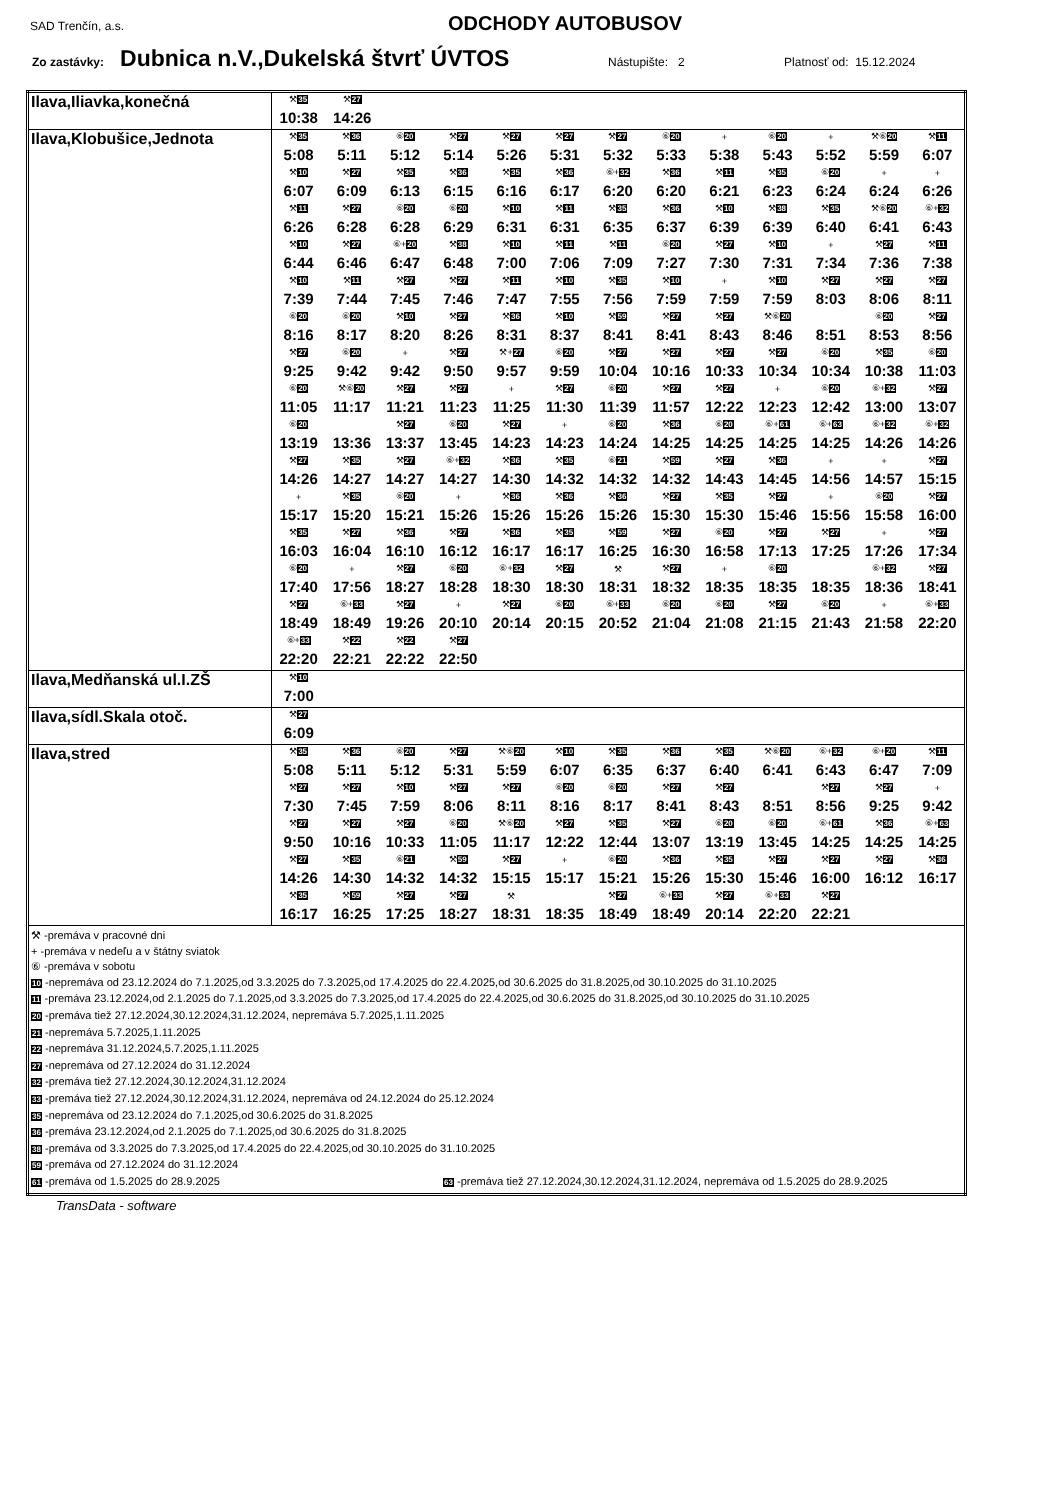SAD Trenčín, a.s. ODCHODY AUTOBUSOV
Zo zastávky: Dubnica n.V.,Dukelská štvrť ÚVTOS Nástupište: 2 Platnosť od: 15.12.2024
| Ilava,Iliavka,konečná | / ⚒ 35 / ⚒ 27 / / 10:38 / 14:26 / |
| Ilava,Klobušice,Jednota | / ⚒ 35 / ⚒ 36 / ⑥ 20 / ⚒ 27 / ⚒ 27 / ⚒ 27 / ⚒ 27 / ⑥ 20 / + / ⑥ 20 / + / ⚒⑥ 20 / ⚒ 11 / / 5:08 / 5:11 / 5:12 / 5:14 / 5:26 / 5:31 / 5:32 / 5:33 / 5:38 / 5:43 / 5:52 / 5:59 / 6:07 / / ⚒ 10 / ⚒ 27 / ⚒ 35 / ⚒ 36 / ⚒ 35 / ⚒ 36 / ⑥+ 32 / ⚒ 36 / ⚒ 11 / ⚒ 35 / ⑥ 20 / + / + / / 6:07 / 6:09 / 6:13 / 6:15 / 6:16 / 6:17 / 6:20 / 6:20 / 6:21 / 6:23 / 6:24 / 6:24 / 6:26 / / ⚒ 11 / ⚒ 27 / ⑥ 20 / ⑥ 20 / ⚒ 10 / ⚒ 11 / ⚒ 35 / ⚒ 36 / ⚒ 10 / ⚒ 38 / ⚒ 35 / ⚒⑥ 20 / ⑥+ 32 / / 6:26 / 6:28 / 6:28 / 6:29 / 6:31 / 6:31 / 6:35 / 6:37 / 6:39 / 6:39 / 6:40 / 6:41 / 6:43 / / ⚒ 10 / ⚒ 27 / ⑥+ 20 / ⚒ 38 / ⚒ 10 / ⚒ 11 / ⚒ 11 / ⑥ 20 / ⚒ 27 / ⚒ 10 / + / ⚒ 27 / ⚒ 11 / / 6:44 / 6:46 / 6:47 / 6:48 / 7:00 / 7:06 / 7:09 / 7:27 / 7:30 / 7:31 / 7:34 / 7:36 / 7:38 / / ⚒ 10 / ⚒ 11 / ⚒ 27 / ⚒ 27 / ⚒ 11 / ⚒ 10 / ⚒ 35 / ⚒ 10 / + / ⚒ 10 / ⚒ 27 / ⚒ 27 / ⚒ 27 / / 7:39 / 7:44 / 7:45 / 7:46 / 7:47 / 7:55 / 7:56 / 7:59 / 7:59 / 7:59 / 8:03 / 8:06 / 8:11 / / ⑥ 20 / ⑥ 20 / ⚒ 10 / ⚒ 27 / ⚒ 36 / ⚒ 10 / ⚒ 59 / ⚒ 27 / ⚒ 27 / ⚒⑥ 20 / / ⑥ 20 / ⚒ 27 / / 8:16 / 8:17 / 8:20 / 8:26 / 8:31 / 8:37 / 8:41 / 8:41 / 8:43 / 8:46 / 8:51 / 8:53 / 8:56 / / ⚒ 27 / ⑥ 20 / + / ⚒ 27 / ⚒+ 27 / ⑥ 20 / ⚒ 27 / ⚒ 27 / ⚒ 27 / ⚒ 27 / ⑥ 20 / ⚒ 35 / ⑥ 20 / / 9:25 / 9:42 / 9:42 / 9:50 / 9:57 / 9:59 / 10:04 / 10:16 / 10:33 / 10:34 / 10:34 / 10:38 / 11:03 / / ⑥ 20 / ⚒⑥ 20 / ⚒ 27 / ⚒ 27 / + / ⚒ 27 / ⑥ 20 / ⚒ 27 / ⚒ 27 / + / ⑥ 20 / ⑥+ 32 / ⚒ 27 / / 11:05 / 11:17 / 11:21 / 11:23 / 11:25 / 11:30 / 11:39 / 11:57 / 12:22 / 12:23 / 12:42 / 13:00 / 13:07 / / ⑥ 20 / / ⚒ 27 / ⑥ 20 / ⚒ 27 / + / ⑥ 20 / ⚒ 36 / ⑥ 20 / ⑥+ 61 / ⑥+ 63 / ⑥+ 32 / ⑥+ 32 / / 13:19 / 13:36 / 13:37 / 13:45 / 14:23 / 14:23 / 14:24 / 14:25 / 14:25 / 14:25 / 14:25 / 14:26 / 14:26 / / ⚒ 27 / ⚒ 35 / ⚒ 27 / ⑥+ 32 / ⚒ 36 / ⚒ 35 / ⑥ 21 / ⚒ 59 / ⚒ 27 / ⚒ 36 / + / + / ⚒ 27 / / 14:26 / 14:27 / 14:27 / 14:27 / 14:30 / 14:32 / 14:32 / 14:32 / 14:43 / 14:45 / 14:56 / 14:57 / 15:15 / / + / ⚒ 35 / ⑥ 20 / + / ⚒ 36 / ⚒ 36 / ⚒ 36 / ⚒ 27 / ⚒ 35 / ⚒ 27 / + / ⑥ 20 / ⚒ 27 / / 15:17 / 15:20 / 15:21 / 15:26 / 15:26 / 15:26 / 15:26 / 15:30 / 15:30 / 15:46 / 15:56 / 15:58 / 16:00 / / ⚒ 35 / ⚒ 27 / ⚒ 36 / ⚒ 27 / ⚒ 36 / ⚒ 35 / ⚒ 59 / ⚒ 27 / ⑥ 20 / ⚒ 27 / ⚒ 27 / + / ⚒ 27 / / 16:03 / 16:04 / 16:10 / 16:12 / 16:17 / 16:17 / 16:25 / 16:30 / 16:58 / 17:13 / 17:25 / 17:26 / 17:34 / / ⑥ 20 / + / ⚒ 27 / ⑥ 20 / ⑥+ 32 / ⚒ 27 / ⚒ / ⚒ 27 / + / ⑥ 20 / / ⑥+ 32 / ⚒ 27 / / 17:40 / 17:56 / 18:27 / 18:28 / 18:30 / 18:30 / 18:31 / 18:32 / 18:35 / 18:35 / 18:35 / 18:36 / 18:41 / / ⚒ 27 / ⑥+ 33 / ⚒ 27 / + / ⚒ 27 / ⑥ 20 / ⑥+ 33 / ⑥ 20 / ⑥ 20 / ⚒ 27 / ⑥ 20 / + / ⑥+ 33 / / 18:49 / 18:49 / 19:26 / 20:10 / 20:14 / 20:15 / 20:52 / 21:04 / 21:08 / 21:15 / 21:43 / 21:58 / 22:20 / / ⑥+ 33 / ⚒ 22 / ⚒ 22 / ⚒ 27 / / / / / / / / / / / 22:20 / 22:21 / 22:22 / 22:50 / / / / / / / / / / |
| Ilava,Medňanská ul.I.ZŠ | / ⚒ 10 / / 7:00 / |
| Ilava,sídl.Skala otoč. | / ⚒ 27 / / 6:09 / |
| Ilava,stred | / ⚒ 35 / ⚒ 36 / ⑥ 20 / ⚒ 27 / ⚒⑥ 20 / ⚒ 10 / ⚒ 35 / ⚒ 36 / ⚒ 35 / ⚒⑥ 20 / ⑥+ 32 / ⑥+ 20 / ⚒ 11 / / 5:08 / 5:11 / 5:12 / 5:31 / 5:59 / 6:07 / 6:35 / 6:37 / 6:40 / 6:41 / 6:43 / 6:47 / 7:09 / / ⚒ 27 / ⚒ 27 / ⚒ 10 / ⚒ 27 / ⚒ 27 / ⑥ 20 / ⑥ 20 / ⚒ 27 / ⚒ 27 / / ⚒ 27 / ⚒ 27 / + / / 7:30 / 7:45 / 7:59 / 8:06 / 8:11 / 8:16 / 8:17 / 8:41 / 8:43 / 8:51 / 8:56 / 9:25 / 9:42 / / ⚒ 27 / ⚒ 27 / ⚒ 27 / ⑥ 20 / ⚒⑥ 20 / ⚒ 27 / ⚒ 35 / ⚒ 27 / ⑥ 20 / ⑥ 20 / ⑥+ 61 / ⚒ 36 / ⑥+ 63 / / 9:50 / 10:16 / 10:33 / 11:05 / 11:17 / 12:22 / 12:44 / 13:07 / 13:19 / 13:45 / 14:25 / 14:25 / 14:25 / / ⚒ 27 / ⚒ 35 / ⑥ 21 / ⚒ 59 / ⚒ 27 / + / ⑥ 20 / ⚒ 36 / ⚒ 35 / ⚒ 27 / ⚒ 27 / ⚒ 27 / ⚒ 36 / / 14:26 / 14:30 / 14:32 / 14:32 / 15:15 / 15:17 / 15:21 / 15:26 / 15:30 / 15:46 / 16:00 / 16:12 / 16:17 / / ⚒ 35 / ⚒ 59 / ⚒ 27 / ⚒ 27 / ⚒ / / ⚒ 27 / ⑥+ 33 / ⚒ 27 / ⑥+ 33 / ⚒ 27 / / / / 16:17 / 16:25 / 17:25 / 18:27 / 18:31 / 18:35 / 18:49 / 18:49 / 20:14 / 22:20 / 22:21 / / / |
| ⚒ -premáva v pracovné dni + -premáva v nedeľu a v štátny sviatok ⑥ -premáva v sobotu 10 -nepremáva od 23.12.2024 do 7.1.2025,od 3.3.2025 do 7.3.2025,od 17.4.2025 do 22.4.2025,od 30.6.2025 do 31.8.2025,od 30.10.2025 do 31.10.2025 11 -premáva 23.12.2024,od 2.1.2025 do 7.1.2025,od 3.3.2025 do 7.3.2025,od 17.4.2025 do 22.4.2025,od 30.6.2025 do 31.8.2025,od 30.10.2025 do 31.10.2025 20 -premáva tiež 27.12.2024,30.12.2024,31.12.2024, nepremáva 5.7.2025,1.11.2025 21 -nepremáva 5.7.2025,1.11.2025 22 -nepremáva 31.12.2024,5.7.2025,1.11.2025 27 -nepremáva od 27.12.2024 do 31.12.2024 32 -premáva tiež 27.12.2024,30.12.2024,31.12.2024 33 -premáva tiež 27.12.2024,30.12.2024,31.12.2024, nepremáva od 24.12.2024 do 25.12.2024 35 -nepremáva od 23.12.2024 do 7.1.2025,od 30.6.2025 do 31.8.2025 36 -premáva 23.12.2024,od 2.1.2025 do 7.1.2025,od 30.6.2025 do 31.8.2025 38 -premáva od 3.3.2025 do 7.3.2025,od 17.4.2025 do 22.4.2025,od 30.10.2025 do 31.10.2025 59 -premáva od 27.12.2024 do 31.12.2024 61 -premáva od 1.5.2025 do 28.9.2025 63 -premáva tiež 27.12.2024,30.12.2024,31.12.2024, nepremáva od 1.5.2025 do 28.9.2025 | |
TransData - software